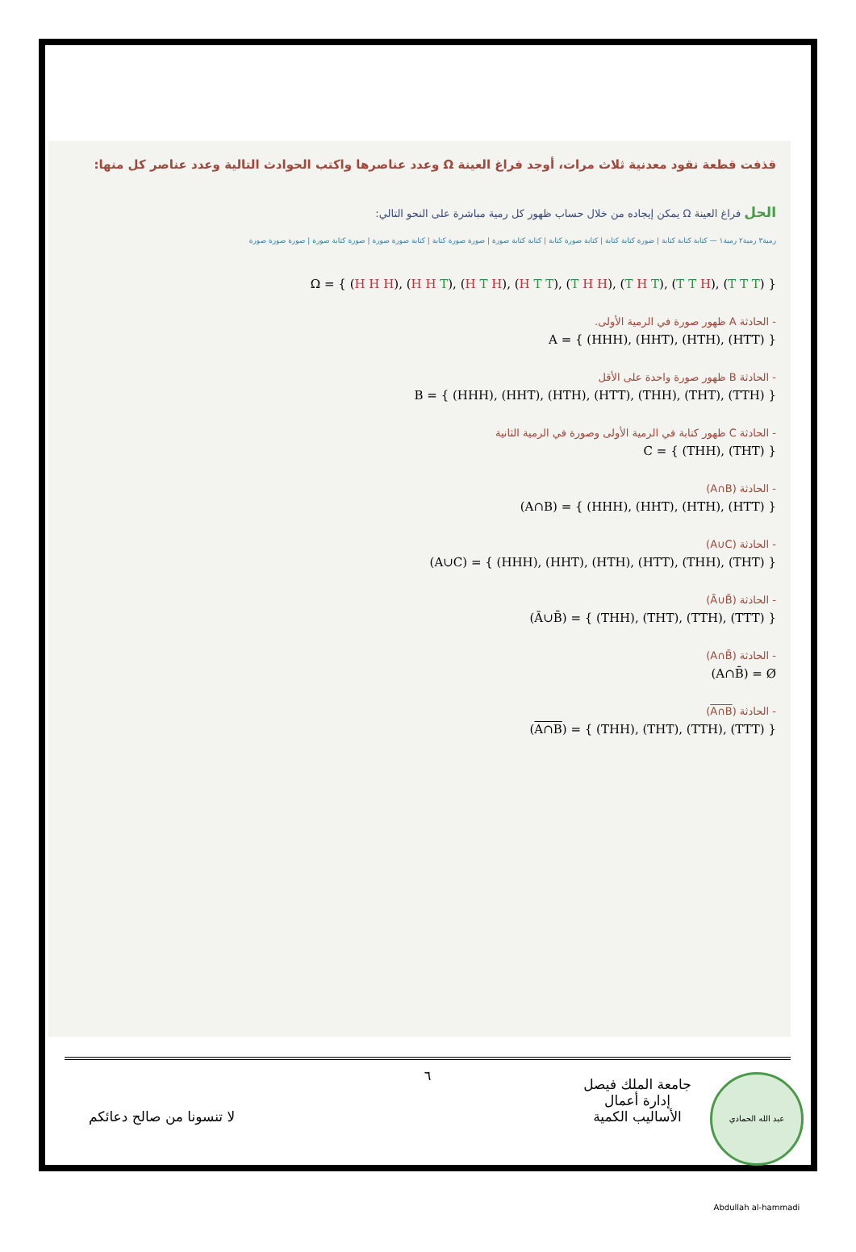قذفت قطعة نقود معدنية ثلاث مرات، أوجد فراغ العينة Ω وعدد عناصرها واكتب الحوادث التالية وعدد عناصر كل منها:
الحل فراغ العينة Ω يمكن إيجاده من خلال حساب ظهور كل رمية مباشرة على النحو التالي:
رمية٣ رمية٢ رمية١ — كتابة كتابة كتابة | ضورة كتابة كتابة | كتابة صورة كتابة | كتابة كتابة صورة | صورة صورة كتابة | كتابة صورة صورة | صورة كتابة صورة | صورة صورة صورة
Ω = { (H H H), (H H T), (H T H), (H T T), (T H H), (T H T), (T T H), (T T T) }
- الحادثة A ظهور صورة في الرمية الأولى.
A = { (HHH), (HHT), (HTH), (HTT) }
- الحادثة B ظهور صورة واحدة على الأقل
B = { (HHH), (HHT), (HTH), (HTT), (THH), (THT), (TTH) }
- الحادثة C ظهور كتابة في الرمية الأولى وصورة في الرمية الثانية
C = { (THH), (THT) }
- الحادثة (A∩B)
(A∩B) = { (HHH), (HHT), (HTH), (HTT) }
- الحادثة (A∪C)
(A∪C) = { (HHH), (HHT), (HTH), (HTT), (THH), (THT) }
- الحادثة (Ā∪B̄)
(Ā∪B̄) = { (THH), (THT), (TTH), (TTT) }
- الحادثة (A∩B̄)
(A∩B̄) = Ø
- الحادثة (A∩B)
(A∩B) = { (THH), (THT), (TTH), (TTT) }
٦
جامعة الملك فيصل
إدارة أعمال
الأساليب الكمية
لا تنسونا من صالح دعائكم
عبد الله الحمادي Abdullah al-hammadi